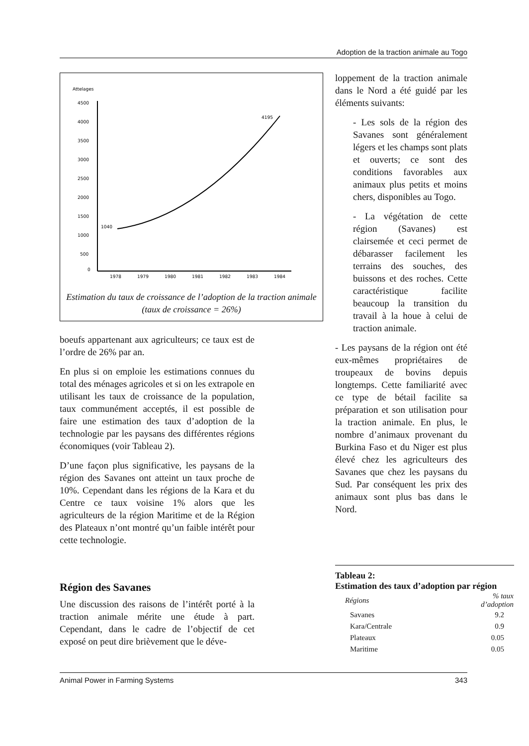Adoption de la traction animale au Togo
Attelages
4500
4000
3500
3000
2500
2000
1500
1000
500
0
1978
1979
1980
1981
1982
1983
1984
1040
4195
Estimation du taux de croissance de l’adoption de la traction animale
(taux de croissance = 26%)
loppement de la traction animale dans le Nord a été guidé par les éléments suivants:
- Les sols de la région des Savanes sont généralement légers et les champs sont plats et ouverts; ce sont des conditions favorables aux animaux plus petits et moins chers, disponibles au Togo.
- La végétation de cette région (Savanes) est clairsemée et ceci permet de débarasser facilement les terrains des souches, des buissons et des roches. Cette caractéristique facilite beaucoup la transition du travail à la houe à celui de traction animale.
- Les paysans de la région ont été eux-mêmes propriétaires de troupeaux de bovins depuis longtemps. Cette familiarité avec ce type de bétail facilite sa préparation et son utilisation pour la traction animale. En plus, le nombre d’animaux provenant du Burkina Faso et du Niger est plus élevé chez les agriculteurs des Savanes que chez les paysans du Sud. Par conséquent les prix des animaux sont plus bas dans le Nord.
Tableau 2:
Estimation des taux d’adoption par région
| Régions | % taux d’adoption |
| --- | --- |
| Savanes | 9.2 |
| Kara/Centrale | 0.9 |
| Plateaux | 0.05 |
| Maritime | 0.05 |
boeufs appartenant aux agriculteurs; ce taux est de l’ordre de 26% par an.
En plus si on emploie les estimations connues du total des ménages agricoles et si on les extrapole en utilisant les taux de croissance de la population, taux communément acceptés, il est possible de faire une estimation des taux d’adoption de la technologie par les paysans des différentes régions économiques (voir Tableau 2).
D’une façon plus significative, les paysans de la région des Savanes ont atteint un taux proche de 10%. Cependant dans les régions de la Kara et du Centre ce taux voisine 1% alors que les agriculteurs de la région Maritime et de la Région des Plateaux n’ont montré qu’un faible intérêt pour cette technologie.
Région des Savanes
Une discussion des raisons de l’intérêt porté à la traction animale mérite une étude à part. Cependant, dans le cadre de l’objectif de cet exposé on peut dire brièvement que le déve-
Animal Power in Farming Systems 343